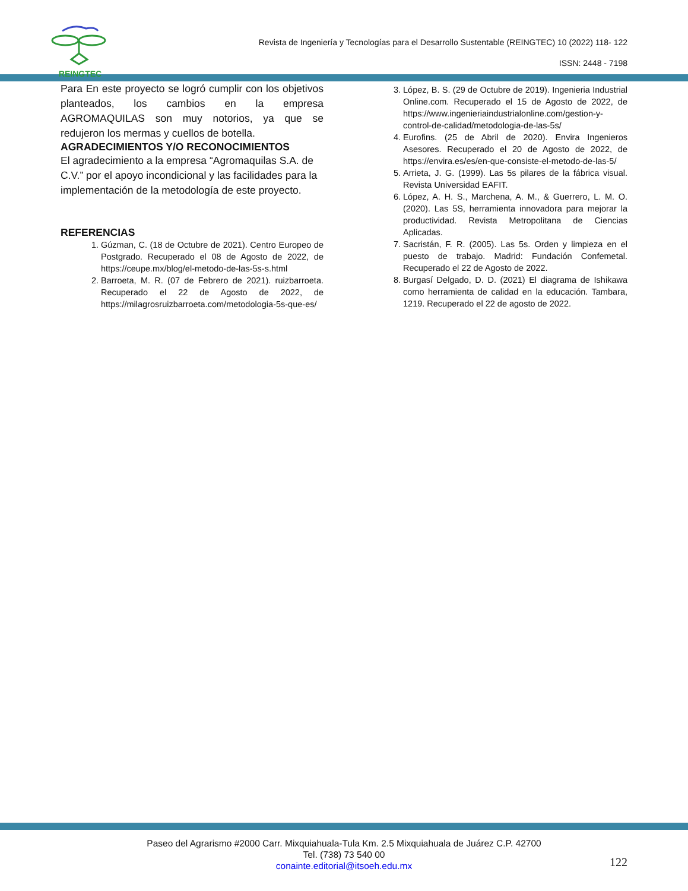REINGTEC
Revista de Ingeniería y Tecnologías para el Desarrollo Sustentable (REINGTEC) 10 (2022) 118- 122
ISSN: 2448 - 7198
Para En este proyecto se logró cumplir con los objetivos planteados, los cambios en la empresa AGROMAQUILAS son muy notorios, ya que se redujeron los mermas y cuellos de botella.
AGRADECIMIENTOS Y/O RECONOCIMIENTOS
El agradecimiento a la empresa “Agromaquilas S.A. de C.V.” por el apoyo incondicional y las facilidades para la implementación de la metodología de este proyecto.
REFERENCIAS
1. Gúzman, C. (18 de Octubre de 2021). Centro Europeo de Postgrado. Recuperado el 08 de Agosto de 2022, de https://ceupe.mx/blog/el-metodo-de-las-5s-s.html
2. Barroeta, M. R. (07 de Febrero de 2021). ruizbarroeta. Recuperado el 22 de Agosto de 2022, de https://milagrosruizbarroeta.com/metodologia-5s-que-es/
3. López, B. S. (29 de Octubre de 2019). Ingenieria Industrial Online.com. Recuperado el 15 de Agosto de 2022, de https://www.ingenieriaindustrialonline.com/gestion-y-control-de-calidad/metodologia-de-las-5s/
4. Eurofins. (25 de Abril de 2020). Envira Ingenieros Asesores. Recuperado el 20 de Agosto de 2022, de https://envira.es/es/en-que-consiste-el-metodo-de-las-5/
5. Arrieta, J. G. (1999). Las 5s pilares de la fábrica visual. Revista Universidad EAFIT.
6. López, A. H. S., Marchena, A. M., & Guerrero, L. M. O. (2020). Las 5S, herramienta innovadora para mejorar la productividad. Revista Metropolitana de Ciencias Aplicadas.
7. Sacristán, F. R. (2005). Las 5s. Orden y limpieza en el puesto de trabajo. Madrid: Fundación Confemetal. Recuperado el 22 de Agosto de 2022.
8. Burgasí Delgado, D. D. (2021) El diagrama de Ishikawa como herramienta de calidad en la educación. Tambara, 1219. Recuperado el 22 de agosto de 2022.
Paseo del Agrarismo #2000 Carr. Mixquiahuala-Tula Km. 2.5 Mixquiahuala de Juárez C.P. 42700
Tel. (738) 73 540 00
conainte.editorial@itsoeh.edu.mx
122